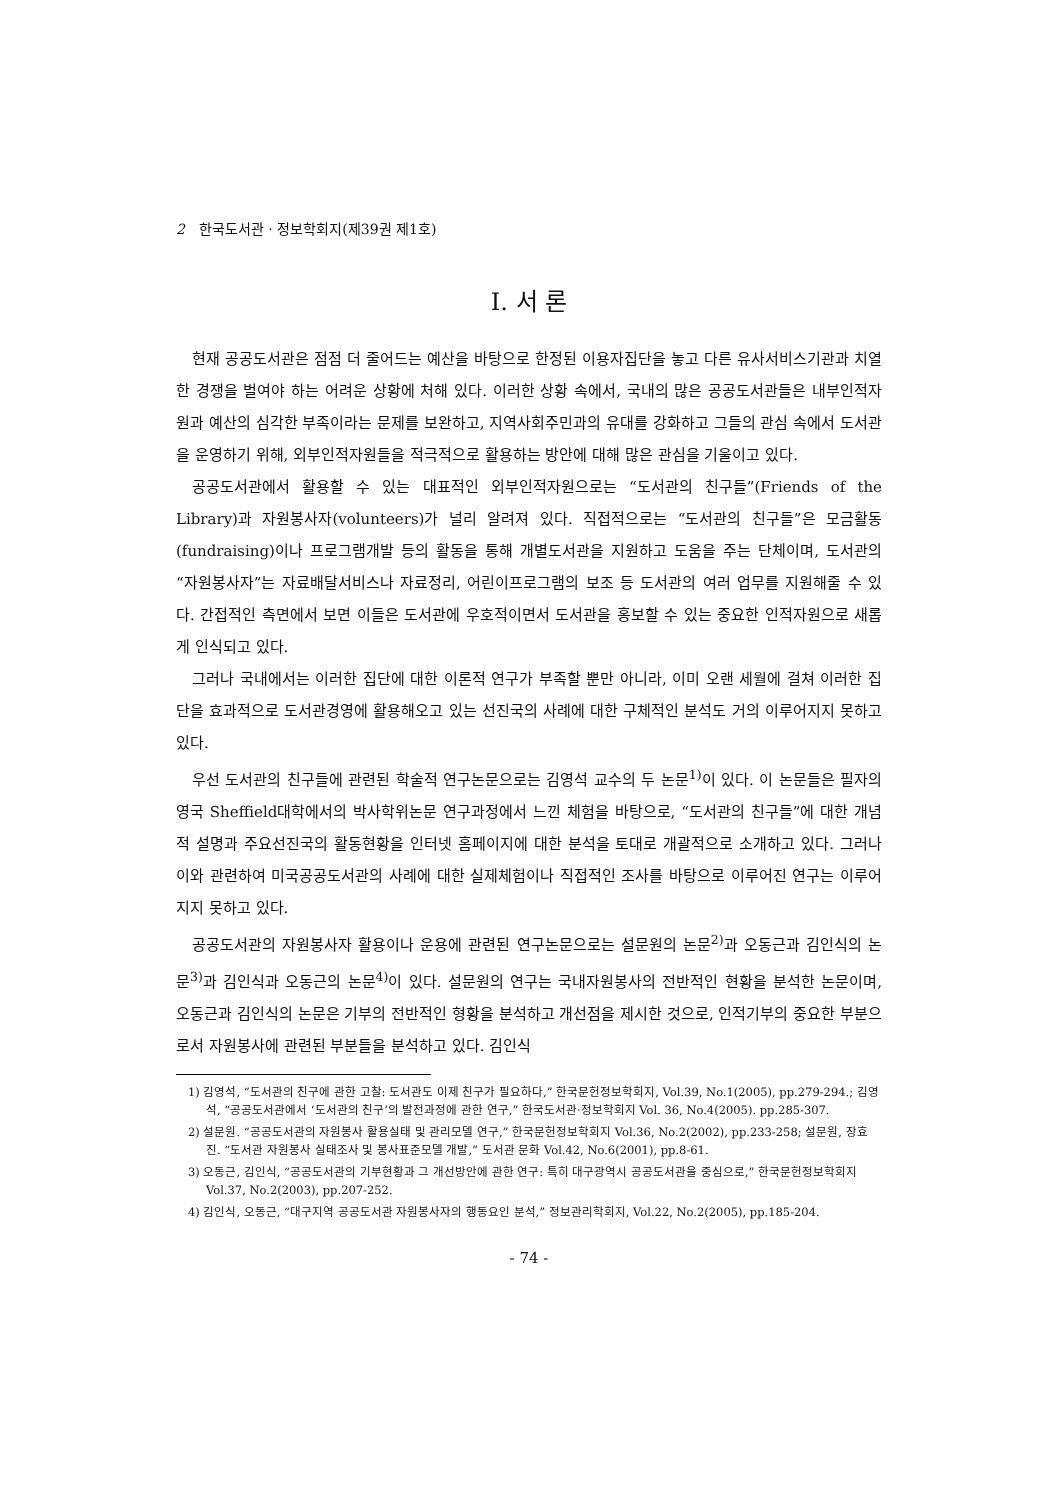2 한국도서관 · 정보학회지(제39권 제1호)
Ⅰ. 서 론
현재 공공도서관은 점점 더 줄어드는 예산을 바탕으로 한정된 이용자집단을 놓고 다른 유사서비스기관과 치열한 경쟁을 벌여야 하는 어려운 상황에 처해 있다. 이러한 상황 속에서, 국내의 많은 공공도서관들은 내부인적자원과 예산의 심각한 부족이라는 문제를 보완하고, 지역사회주민과의 유대를 강화하고 그들의 관심 속에서 도서관을 운영하기 위해, 외부인적자원들을 적극적으로 활용하는 방안에 대해 많은 관심을 기울이고 있다.
공공도서관에서 활용할 수 있는 대표적인 외부인적자원으로는 “도서관의 친구들”(Friends of the Library)과 자원봉사자(volunteers)가 널리 알려져 있다. 직접적으로는 “도서관의 친구들”은 모금활동(fundraising)이나 프로그램개발 등의 활동을 통해 개별도서관을 지원하고 도움을 주는 단체이며, 도서관의 “자원봉사자”는 자료배달서비스나 자료정리, 어린이프로그램의 보조 등 도서관의 여러 업무를 지원해줄 수 있다. 간접적인 측면에서 보면 이들은 도서관에 우호적이면서 도서관을 홍보할 수 있는 중요한 인적자원으로 새롭게 인식되고 있다.
그러나 국내에서는 이러한 집단에 대한 이론적 연구가 부족할 뿐만 아니라, 이미 오랜 세월에 걸쳐 이러한 집단을 효과적으로 도서관경영에 활용해오고 있는 선진국의 사례에 대한 구체적인 분석도 거의 이루어지지 못하고 있다.
우선 도서관의 친구들에 관련된 학술적 연구논문으로는 김영석 교수의 두 논문<sup>1)</sup>이 있다. 이 논문들은 필자의 영국 Sheffield대학에서의 박사학위논문 연구과정에서 느낀 체험을 바탕으로, “도서관의 친구들”에 대한 개념적 설명과 주요선진국의 활동현황을 인터넷 홈페이지에 대한 분석을 토대로 개괄적으로 소개하고 있다. 그러나 이와 관련하여 미국공공도서관의 사례에 대한 실제체험이나 직접적인 조사를 바탕으로 이루어진 연구는 이루어지지 못하고 있다.
공공도서관의 자원봉사자 활용이나 운용에 관련된 연구논문으로는 설문원의 논문<sup>2)</sup>과 오동근과 김인식의 논문<sup>3)</sup>과 김인식과 오동근의 논문<sup>4)</sup>이 있다. 설문원의 연구는 국내자원봉사의 전반적인 현황을 분석한 논문이며, 오동근과 김인식의 논문은 기부의 전반적인 형황을 분석하고 개선점을 제시한 것으로, 인적기부의 중요한 부분으로서 자원봉사에 관련된 부분들을 분석하고 있다. 김인식
1) 김영석, “도서관의 친구에 관한 고찰: 도서관도 이제 친구가 필요하다,” 한국문헌정보학회지, Vol.39, No.1(2005), pp.279-294.; 김영석, “공공도서관에서 ‘도서관의 친구’의 발전과정에 관한 연구,” 한국도서관·정보학회지 Vol. 36, No.4(2005). pp.285-307.
2) 설문원. “공공도서관의 자원봉사 활용실태 및 관리모델 연구,” 한국문헌정보학회지 Vol.36, No.2(2002), pp.233-258; 설문원, 장효진. “도서관 자원봉사 실태조사 및 봉사표준모델 개발,” 도서관 문화 Vol.42, No.6(2001), pp.8-61.
3) 오동근, 김인식, “공공도서관의 기부현황과 그 개선방안에 관한 연구: 특히 대구광역시 공공도서관을 중심으로,” 한국문헌정보학회지 Vol.37, No.2(2003), pp.207-252.
4) 김인식, 오동근, “대구지역 공공도서관 자원봉사자의 행동요인 분석,” 정보관리학회지, Vol.22, No.2(2005), pp.185-204.
- 74 -